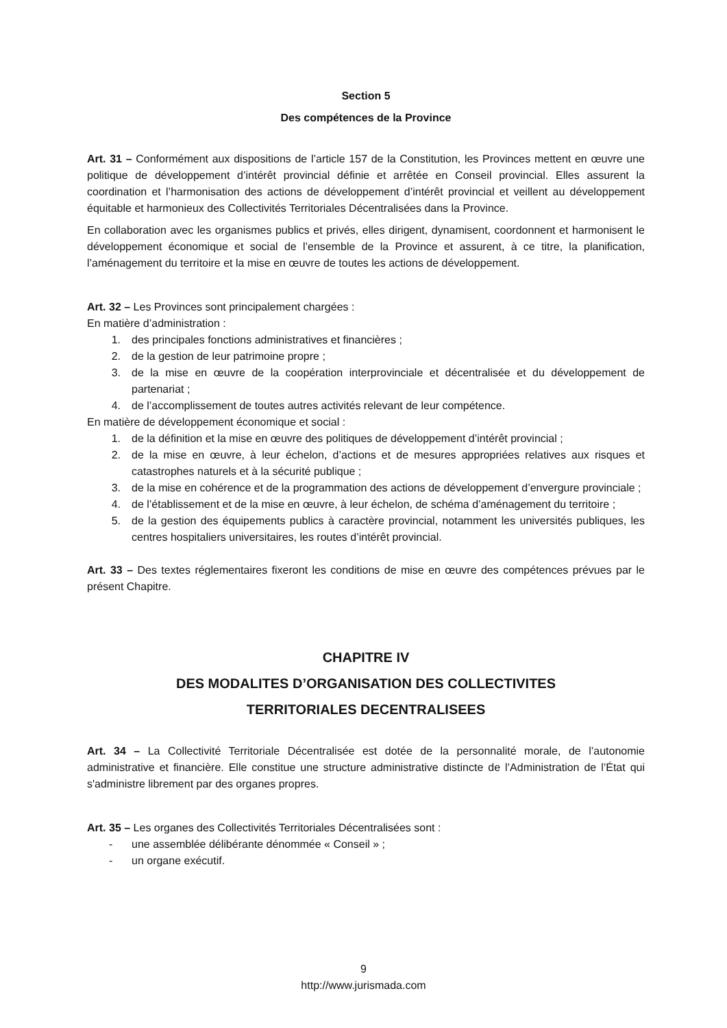Section 5
Des compétences de la Province
Art. 31 – Conformément aux dispositions de l’article 157 de la Constitution, les Provinces mettent en œuvre une politique de développement d’intérêt provincial définie et arrêtée en Conseil provincial. Elles assurent la coordination et l’harmonisation des actions de développement d’intérêt provincial et veillent au développement équitable et harmonieux des Collectivités Territoriales Décentralisées dans la Province.
En collaboration avec les organismes publics et privés, elles dirigent, dynamisent, coordonnent et harmonisent le développement économique et social de l’ensemble de la Province et assurent, à ce titre, la planification, l’aménagement du territoire et la mise en œuvre de toutes les actions de développement.
Art. 32 – Les Provinces sont principalement chargées :
En matière d’administration :
1. des principales fonctions administratives et financières ;
2. de la gestion de leur patrimoine propre ;
3. de la mise en œuvre de la coopération interprovinciale et décentralisée et du développement de partenariat ;
4. de l’accomplissement de toutes autres activités relevant de leur compétence.
En matière de développement économique et social :
1. de la définition et la mise en œuvre des politiques de développement d’intérêt provincial ;
2. de la mise en œuvre, à leur échelon, d’actions et de mesures appropriées relatives aux risques et catastrophes naturels et à la sécurité publique ;
3. de la mise en cohérence et de la programmation des actions de développement d’envergure provinciale ;
4. de l’établissement et de la mise en œuvre, à leur échelon, de schéma d’aménagement du territoire ;
5. de la gestion des équipements publics à caractère provincial, notamment les universités publiques, les centres hospitaliers universitaires, les routes d’intérêt provincial.
Art. 33 – Des textes réglementaires fixeront les conditions de mise en œuvre des compétences prévues par le présent Chapitre.
CHAPITRE IV
DES MODALITES D’ORGANISATION DES COLLECTIVITES
TERRITORIALES DECENTRALISEES
Art. 34 – La Collectivité Territoriale Décentralisée est dotée de la personnalité morale, de l’autonomie administrative et financière. Elle constitue une structure administrative distincte de l’Administration de l’État qui s'administre librement par des organes propres.
Art. 35 – Les organes des Collectivités Territoriales Décentralisées sont :
- une assemblée délibérante dénommée « Conseil » ;
- un organe exécutif.
9
http://www.jurismada.com